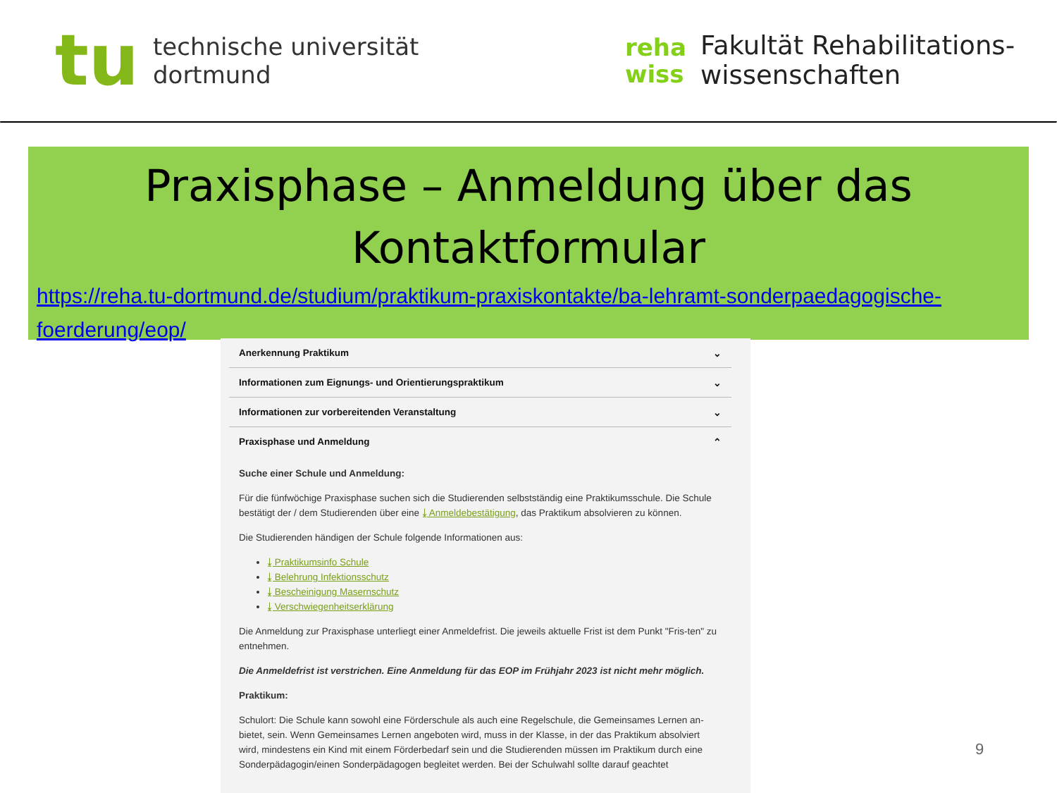tu
technische universität
dortmund
reha
wiss
Fakultät Rehabilitations-
wissenschaften
Praxisphase – Anmeldung über das Kontaktformular
https://reha.tu-dortmund.de/studium/praktikum-praxiskontakte/ba-lehramt-sonderpaedagogische-foerderung/eop/
Anerkennung Praktikum ⌄
Informationen zum Eignungs- und Orientierungspraktikum ⌄
Informationen zur vorbereitenden Veranstaltung ⌄
Praxisphase und Anmeldung ⌃
Suche einer Schule und Anmeldung:
Für die fünfwöchige Praxisphase suchen sich die Studierenden selbstständig eine Praktikumsschule. Die Schule bestätigt der / dem Studierenden über eine ⤓ Anmeldebestätigung, das Praktikum absolvieren zu können.
Die Studierenden händigen der Schule folgende Informationen aus:
⤓ Praktikumsinfo Schule
⤓ Belehrung Infektionsschutz
⤓ Bescheinigung Masernschutz
⤓ Verschwiegenheitserklärung
Die Anmeldung zur Praxisphase unterliegt einer Anmeldefrist. Die jeweils aktuelle Frist ist dem Punkt "Fris-ten" zu entnehmen.
Die Anmeldefrist ist verstrichen. Eine Anmeldung für das EOP im Frühjahr 2023 ist nicht mehr möglich.
Praktikum:
Schulort: Die Schule kann sowohl eine Förderschule als auch eine Regelschule, die Gemeinsames Lernen an-bietet, sein. Wenn Gemeinsames Lernen angeboten wird, muss in der Klasse, in der das Praktikum absolviert wird, mindestens ein Kind mit einem Förderbedarf sein und die Studierenden müssen im Praktikum durch eine Sonderpädagogin/einen Sonderpädagogen begleitet werden. Bei der Schulwahl sollte darauf geachtet
9